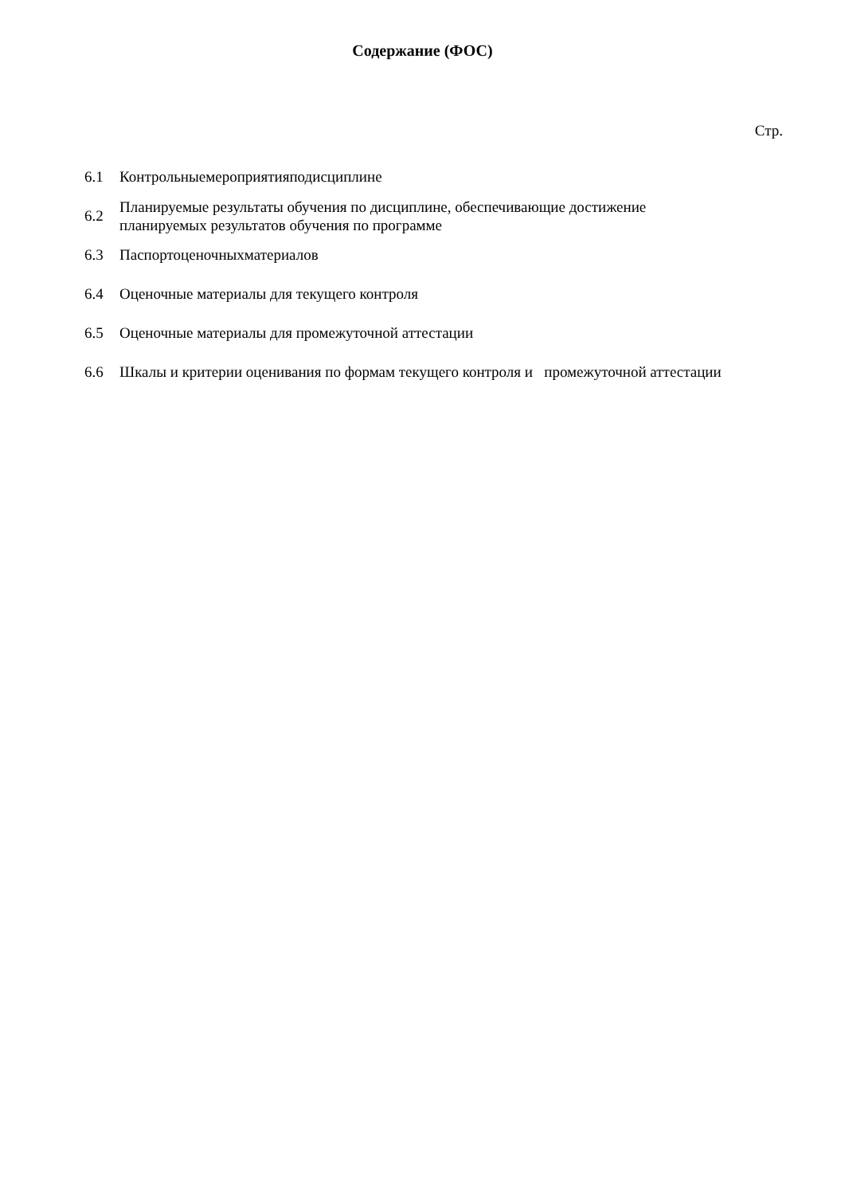Содержание (ФОС)
Стр.
| 6.1 | Контрольныемероприятияподисциплине |
| 6.2 | Планируемые результаты обучения по дисциплине, обеспечивающие достижение планируемых результатов обучения по программе |
| 6.3 | Паспортоценочныхматериалов |
| 6.4 | Оценочные материалы для текущего контроля |
| 6.5 | Оценочные материалы для промежуточной аттестации |
| 6.6 | Шкалы и критерии оценивания по формам текущего контроля и промежуточной аттестации |